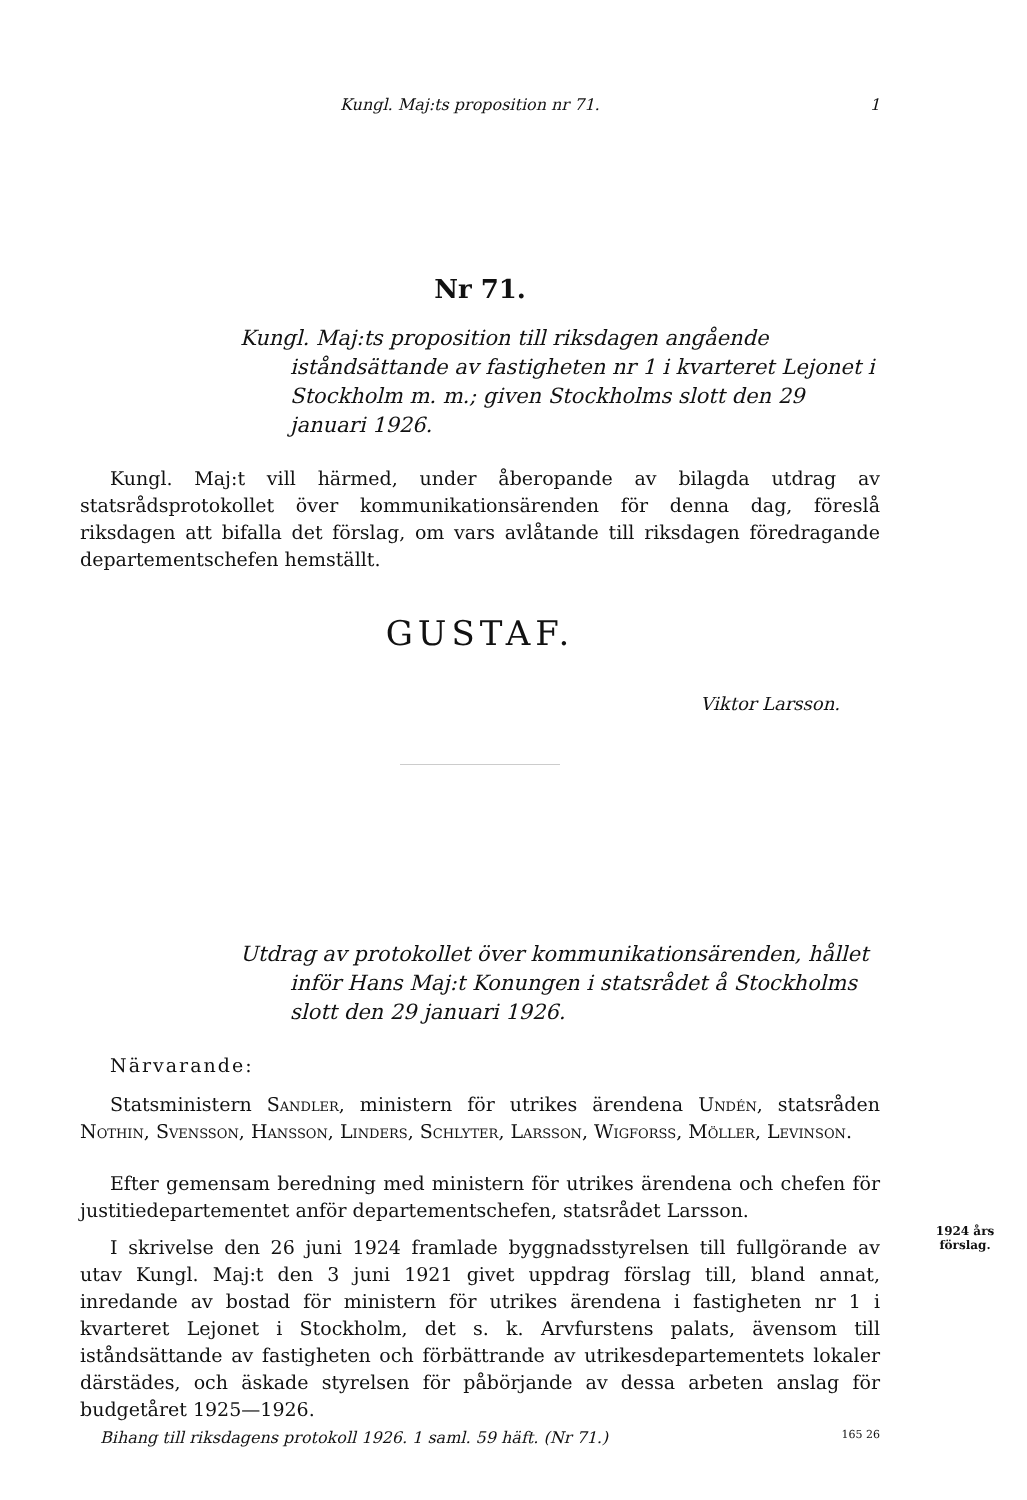Kungl. Maj:ts proposition nr 71. 1
Nr 71.
Kungl. Maj:ts proposition till riksdagen angående iståndsättande av fastigheten nr 1 i kvarteret Lejonet i Stockholm m. m.; given Stockholms slott den 29 januari 1926.
Kungl. Maj:t vill härmed, under åberopande av bilagda utdrag av statsrådsprotokollet över kommunikationsärenden för denna dag, föreslå riksdagen att bifalla det förslag, om vars avlåtande till riksdagen föredragande departementschefen hemställt.
GUSTAF.
Viktor Larsson.
Utdrag av protokollet över kommunikationsärenden, hållet inför Hans Maj:t Konungen i statsrådet å Stockholms slott den 29 januari 1926.
Närvarande:
Statsministern Sandler, ministern för utrikes ärendena Undén, statsråden Nothin, Svensson, Hansson, Linders, Schlyter, Larsson, Wigforss, Möller, Levinson.
Efter gemensam beredning med ministern för utrikes ärendena och chefen för justitiedepartementet anför departementschefen, statsrådet Larsson.
1924 års förslag.
I skrivelse den 26 juni 1924 framlade byggnadsstyrelsen till fullgörande av utav Kungl. Maj:t den 3 juni 1921 givet uppdrag förslag till, bland annat, inredande av bostad för ministern för utrikes ärendena i fastigheten nr 1 i kvarteret Lejonet i Stockholm, det s. k. Arvfurstens palats, ävensom till iståndsättande av fastigheten och förbättrande av utrikesdepartementets lokaler därstädes, och äskade styrelsen för påbörjande av dessa arbeten anslag för budgetåret 1925—1926.
Bihang till riksdagens protokoll 1926. 1 saml. 59 häft. (Nr 71.) 165 26